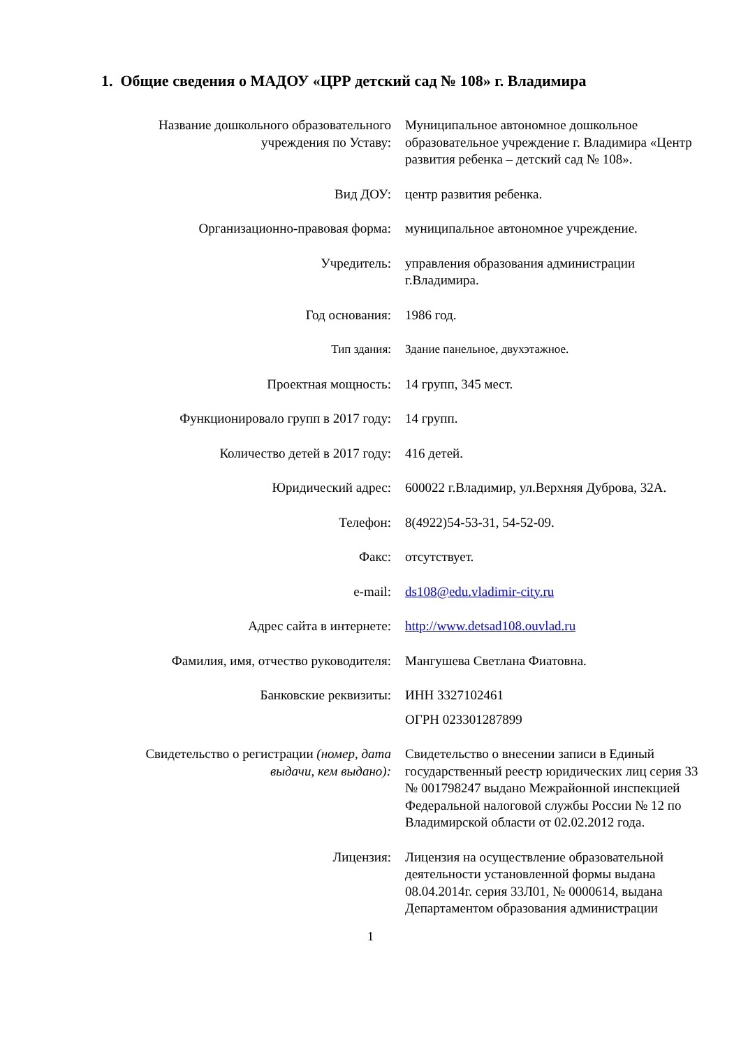1. Общие сведения о МАДОУ «ЦРР детский сад № 108» г. Владимира
| Название дошкольного образовательного учреждения по Уставу: | Муниципальное автономное дошкольное образовательное учреждение г. Владимира «Центр развития ребенка – детский сад № 108». |
| Вид ДОУ: | центр развития ребенка. |
| Организационно-правовая форма: | муниципальное автономное учреждение. |
| Учредитель: | управления образования администрации г.Владимира. |
| Год основания: | 1986 год. |
| Тип здания: | Здание панельное, двухэтажное. |
| Проектная мощность: | 14 групп, 345 мест. |
| Функционировало групп в 2017 году: | 14 групп. |
| Количество детей в 2017 году: | 416 детей. |
| Юридический адрес: | 600022 г.Владимир, ул.Верхняя Дуброва, 32А. |
| Телефон: | 8(4922)54-53-31, 54-52-09. |
| Факс: | отсутствует. |
| e-mail: | ds108@edu.vladimir-city.ru |
| Адрес сайта в интернете: | http://www.detsad108.ouvlad.ru |
| Фамилия, имя, отчество руководителя: | Мангушева Светлана Фиатовна. |
| Банковские реквизиты: | ИНН 3327102461 ОГРН 023301287899 |
| Свидетельство о регистрации (номер, дата выдачи, кем выдано): | Свидетельство о внесении записи в Единый государственный реестр юридических лиц серия 33 № 001798247 выдано Межрайонной инспекцией Федеральной налоговой службы России № 12 по Владимирской области от 02.02.2012 года. |
| Лицензия: | Лицензия на осуществление образовательной деятельности установленной формы выдана 08.04.2014г. серия 33Л01, № 0000614, выдана Департаментом образования администрации |
1